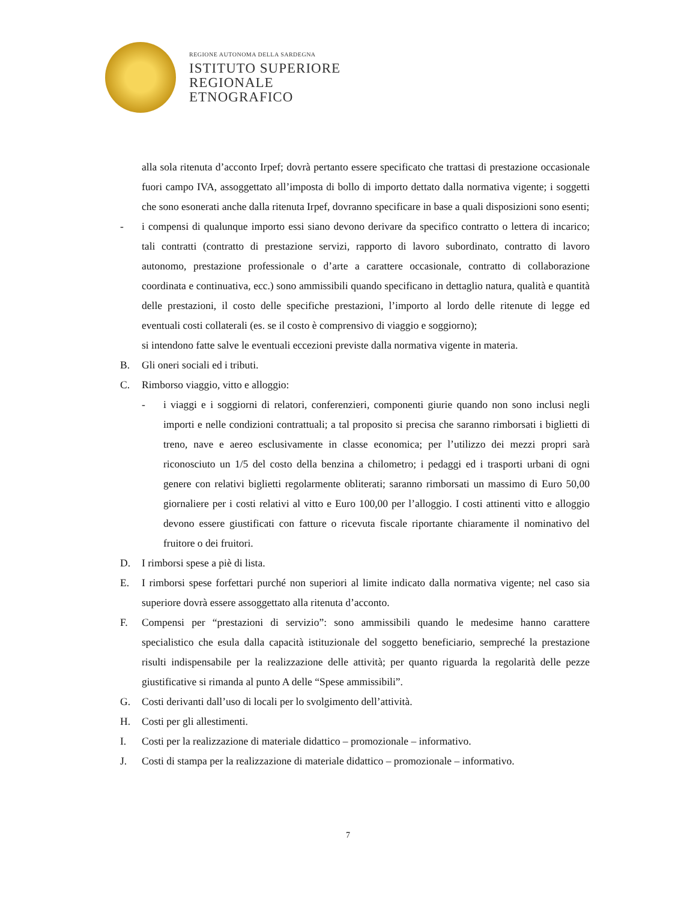REGIONE AUTONOMA DELLA SARDEGNA
ISTITUTO SUPERIORE
REGIONALE
ETNOGRAFICO
alla sola ritenuta d’acconto Irpef; dovrà pertanto essere specificato che trattasi di prestazione occasionale fuori campo IVA, assoggettato all’imposta di bollo di importo dettato dalla normativa vigente; i soggetti che sono esonerati anche dalla ritenuta Irpef, dovranno specificare in base a quali disposizioni sono esenti;
- i compensi di qualunque importo essi siano devono derivare da specifico contratto o lettera di incarico; tali contratti (contratto di prestazione servizi, rapporto di lavoro subordinato, contratto di lavoro autonomo, prestazione professionale o d’arte a carattere occasionale, contratto di collaborazione coordinata e continuativa, ecc.) sono ammissibili quando specificano in dettaglio natura, qualità e quantità delle prestazioni, il costo delle specifiche prestazioni, l’importo al lordo delle ritenute di legge ed eventuali costi collaterali (es. se il costo è comprensivo di viaggio e soggiorno);
si intendono fatte salve le eventuali eccezioni previste dalla normativa vigente in materia.
B. Gli oneri sociali ed i tributi.
C. Rimborso viaggio, vitto e alloggio:
- i viaggi e i soggiorni di relatori, conferenzieri, componenti giurie quando non sono inclusi negli importi e nelle condizioni contrattuali; a tal proposito si precisa che saranno rimborsati i biglietti di treno, nave e aereo esclusivamente in classe economica; per l’utilizzo dei mezzi propri sarà riconosciuto un 1/5 del costo della benzina a chilometro; i pedaggi ed i trasporti urbani di ogni genere con relativi biglietti regolarmente obliterati; saranno rimborsati un massimo di Euro 50,00 giornaliere per i costi relativi al vitto e Euro 100,00 per l’alloggio. I costi attinenti vitto e alloggio devono essere giustificati con fatture o ricevuta fiscale riportante chiaramente il nominativo del fruitore o dei fruitori.
D. I rimborsi spese a piè di lista.
E. I rimborsi spese forfettari purché non superiori al limite indicato dalla normativa vigente; nel caso sia superiore dovrà essere assoggettato alla ritenuta d’acconto.
F. Compensi per “prestazioni di servizio”: sono ammissibili quando le medesime hanno carattere specialistico che esula dalla capacità istituzionale del soggetto beneficiario, sempreché la prestazione risulti indispensabile per la realizzazione delle attività; per quanto riguarda la regolarità delle pezze giustificative si rimanda al punto A delle “Spese ammissibili”.
G. Costi derivanti dall’uso di locali per lo svolgimento dell’attività.
H. Costi per gli allestimenti.
I. Costi per la realizzazione di materiale didattico – promozionale – informativo.
J. Costi di stampa per la realizzazione di materiale didattico – promozionale – informativo.
7